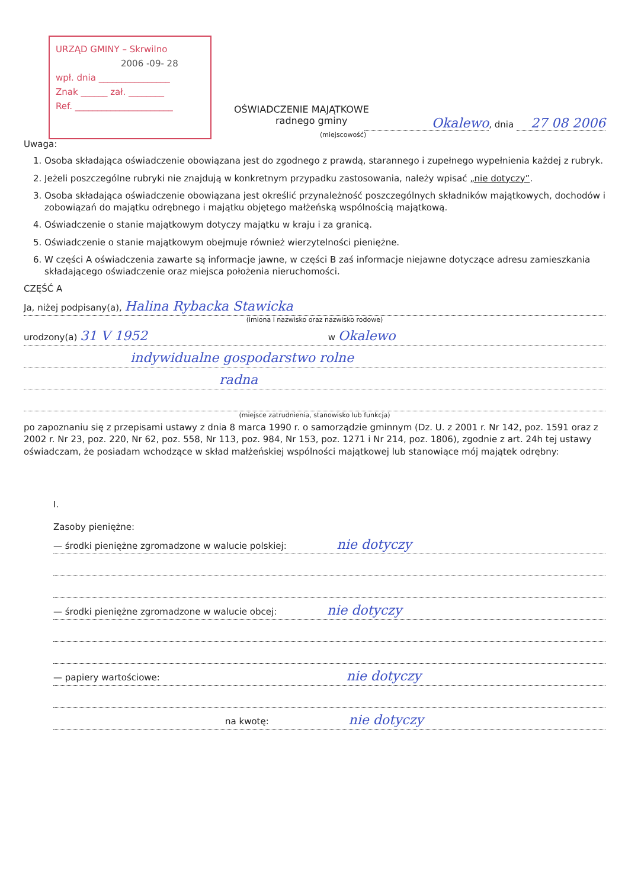URZĄD GMINY – Skrwilno
2006 -09- 28
wpł. dnia ________________
Znak ______ zał. ________
Ref. ______________________
OŚWIADCZENIE MAJĄTKOWE
radnego gminy
Okalewo, dnia 27 08 2006
(miejscowość)
Uwaga:
1. Osoba składająca oświadczenie obowiązana jest do zgodnego z prawdą, starannego i zupełnego wypełnienia każdej z rubryk.
2. Jeżeli poszczególne rubryki nie znajdują w konkretnym przypadku zastosowania, należy wpisać „nie dotyczy”.
3. Osoba składająca oświadczenie obowiązana jest określić przynależność poszczególnych składników majątkowych, dochodów i zobowiązań do majątku odrębnego i majątku objętego małżeńską wspólnością majątkową.
4. Oświadczenie o stanie majątkowym dotyczy majątku w kraju i za granicą.
5. Oświadczenie o stanie majątkowym obejmuje również wierzytelności pieniężne.
6. W części A oświadczenia zawarte są informacje jawne, w części B zaś informacje niejawne dotyczące adresu zamieszkania składającego oświadczenie oraz miejsca położenia nieruchomości.
CZĘŚĆ A
Ja, niżej podpisany(a), Halina Rybacka Stawicka
(imiona i nazwisko oraz nazwisko rodowe)
urodzony(a) 31 V 1952 w Okalewo
indywidualne gospodarstwo rolne
radna
(miejsce zatrudnienia, stanowisko lub funkcja)
po zapoznaniu się z przepisami ustawy z dnia 8 marca 1990 r. o samorządzie gminnym (Dz. U. z 2001 r. Nr 142, poz. 1591 oraz z 2002 r. Nr 23, poz. 220, Nr 62, poz. 558, Nr 113, poz. 984, Nr 153, poz. 1271 i Nr 214, poz. 1806), zgodnie z art. 24h tej ustawy oświadczam, że posiadam wchodzące w skład małżeńskiej wspólności majątkowej lub stanowiące mój majątek odrębny:
I.
Zasoby pieniężne:
— środki pieniężne zgromadzone w walucie polskiej: nie dotyczy
— środki pieniężne zgromadzone w walucie obcej: nie dotyczy
— papiery wartościowe: nie dotyczy
na kwotę: nie dotyczy